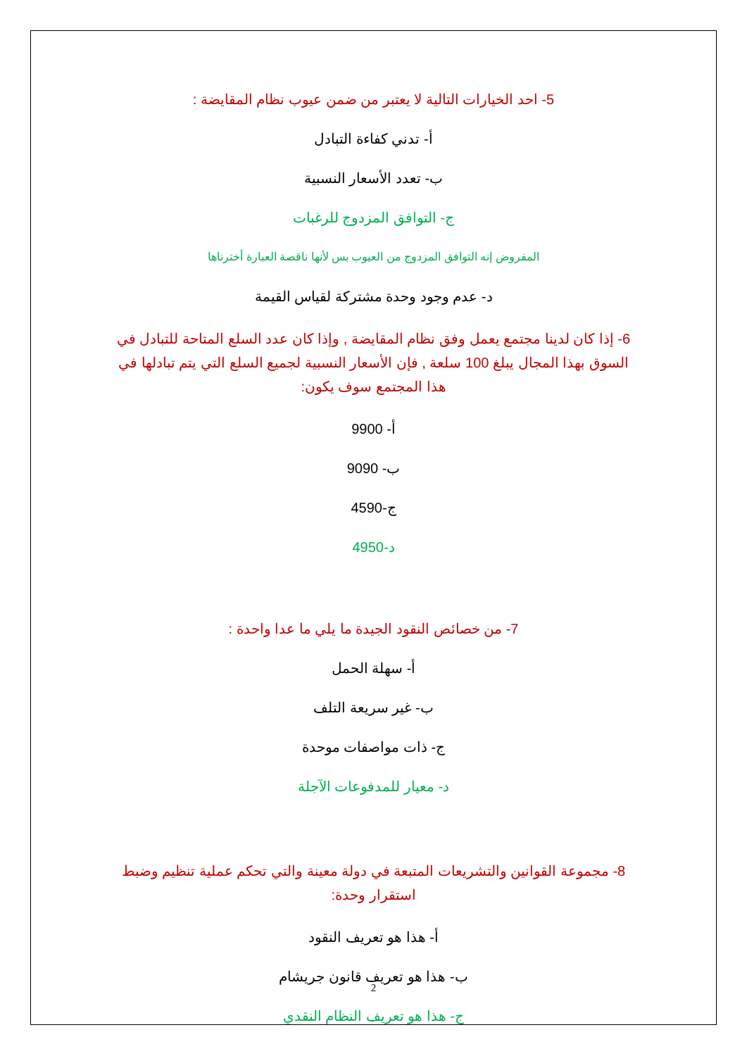5- احد الخيارات التالية لا يعتبر من ضمن عيوب نظام المقايضة :
أ- تدني كفاءة التبادل
ب- تعدد الأسعار النسبية
ج- التوافق المزدوج للرغبات
المفروض إنه التوافق المزدوج من العيوب بس لأنها ناقصة العبارة أخترناها
د- عدم وجود وحدة مشتركة لقياس القيمة
6- إذا كان لدينا مجتمع يعمل وفق نظام المقايضة , وإذا كان عدد السلع المتاحة للتبادل في السوق بهذا المجال يبلغ 100 سلعة , فإن الأسعار النسبية لجميع السلع التي يتم تبادلها في هذا المجتمع سوف يكون:
أ- 9900
ب- 9090
ج-4590
د-4950
7- من خصائص النقود الجيدة ما يلي ما عدا واحدة :
أ- سهلة الحمل
ب- غير سريعة التلف
ج- ذات مواصفات موحدة
د- معيار للمدفوعات الآجلة
8- مجموعة القوانين والتشريعات المتبعة في دولة معينة والتي تحكم عملية تنظيم وضبط استقرار وحدة:
أ- هذا هو تعريف النقود
ب- هذا هو تعريف قانون جريشام
ج- هذا هو تعريف النظام النقدي
2